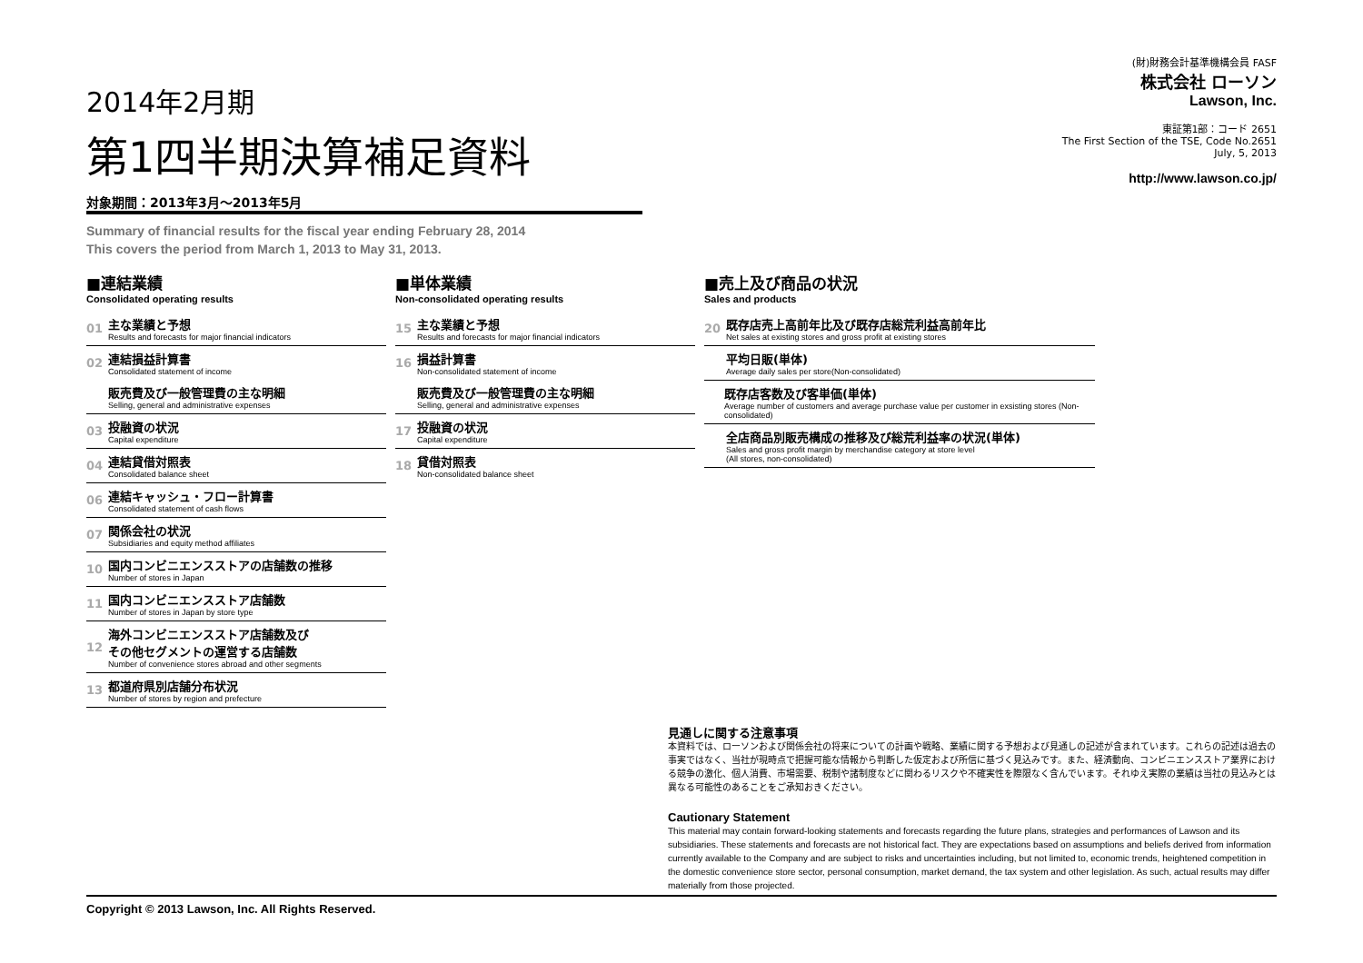2014年2月期
第1四半期決算補足資料
対象期間：2013年3月～2013年5月
(財)財務会計基準機構会員 FASF
株式会社 ローソン
Lawson, Inc.
東証第1部：コード 2651
The First Section of the TSE, Code No.2651
July, 5, 2013
http://www.lawson.co.jp/
Summary of financial results for the fiscal year ending February 28, 2014
This covers the period from March 1, 2013 to May 31, 2013.
■連結業績
Consolidated operating results
01
主な業績と予想
Results and forecasts for major financial indicators
02
連結損益計算書
Consolidated statement of income
販売費及び一般管理費の主な明細
Selling, general and administrative expenses
03
投融資の状況
Capital expenditure
04
連結貸借対照表
Consolidated balance sheet
06
連結キャッシュ・フロー計算書
Consolidated statement of cash flows
07
関係会社の状況
Subsidiaries and equity method affiliates
10
国内コンビニエンスストアの店舗数の推移
Number of stores in Japan
11
国内コンビニエンスストア店舗数
Number of stores in Japan by store type
12
海外コンビニエンスストア店舗数及び
その他セグメントの運営する店舗数
Number of convenience stores abroad and other segments
13
都道府県別店舗分布状況
Number of stores by region and prefecture
■単体業績
Non-consolidated operating results
15
主な業績と予想
Results and forecasts for major financial indicators
16
損益計算書
Non-consolidated statement of income
販売費及び一般管理費の主な明細
Selling, general and administrative expenses
17
投融資の状況
Capital expenditure
18
貸借対照表
Non-consolidated balance sheet
■売上及び商品の状況
Sales and products
20
既存店売上高前年比及び既存店総荒利益高前年比
Net sales at existing stores and gross profit at existing stores
平均日販(単体)
Average daily sales per store(Non-consolidated)
既存店客数及び客単価(単体)
Average number of customers and average purchase value per customer in exsisting stores (Non-consolidated)
全店商品別販売構成の推移及び総荒利益率の状況(単体)
Sales and gross profit margin by merchandise category at store level
(All stores, non-consolidated)
見通しに関する注意事項
本資料では、ローソンおよび関係会社の将来についての計画や戦略、業績に関する予想および見通しの記述が含まれています。これらの記述は過去の事実ではなく、当社が現時点で把握可能な情報から判断した仮定および所信に基づく見込みです。また、経済動向、コンビニエンスストア業界における競争の激化、個人消費、市場需要、税制や諸制度などに関わるリスクや不確実性を際限なく含んでいます。それゆえ実際の業績は当社の見込みとは異なる可能性のあることをご承知おきください。
Cautionary Statement
This material may contain forward-looking statements and forecasts regarding the future plans, strategies and performances of Lawson and its subsidiaries. These statements and forecasts are not historical fact. They are expectations based on assumptions and beliefs derived from information currently available to the Company and are subject to risks and uncertainties including, but not limited to, economic trends, heightened competition in the domestic convenience store sector, personal consumption, market demand, the tax system and other legislation. As such, actual results may differ materially from those projected.
Copyright © 2013 Lawson, Inc. All Rights Reserved.